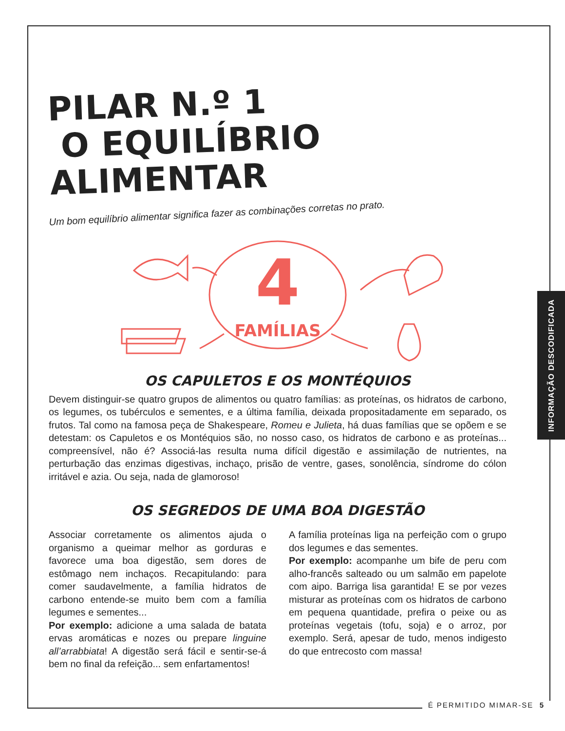INFORMAÇÃO DESCODIFICADA
PILAR N.º 1
O EQUILÍBRIO ALIMENTAR
Um bom equilíbrio alimentar significa fazer as combinações corretas no prato.
4
FAMÍLIAS
OS CAPULETOS E OS MONTÉQUIOS
Devem distinguir-se quatro grupos de alimentos ou quatro famílias: as proteínas, os hidratos de carbono, os legumes, os tubérculos e sementes, e a última família, deixada propositadamente em separado, os frutos. Tal como na famosa peça de Shakespeare, Romeu e Julieta, há duas famílias que se opõem e se detestam: os Capuletos e os Montéquios são, no nosso caso, os hidratos de carbono e as proteínas... compreensível, não é? Associá-las resulta numa difícil digestão e assimilação de nutrientes, na perturbação das enzimas digestivas, inchaço, prisão de ventre, gases, sonolência, síndrome do cólon irritável e azia. Ou seja, nada de glamoroso!
OS SEGREDOS DE UMA BOA DIGESTÃO
Associar corretamente os alimentos ajuda o organismo a queimar melhor as gorduras e favorece uma boa digestão, sem dores de estômago nem inchaços. Recapitulando: para comer saudavelmente, a família hidratos de carbono entende-se muito bem com a família legumes e sementes...
Por exemplo: adicione a uma salada de batata ervas aromáticas e nozes ou prepare linguine all’arrabbiata! A digestão será fácil e sentir-se-á bem no final da refeição... sem enfartamentos!
A família proteínas liga na perfeição com o grupo dos legumes e das sementes.
Por exemplo: acompanhe um bife de peru com alho-francês salteado ou um salmão em papelote com aipo. Barriga lisa garantida! E se por vezes misturar as proteínas com os hidratos de carbono em pequena quantidade, prefira o peixe ou as proteínas vegetais (tofu, soja) e o arroz, por exemplo. Será, apesar de tudo, menos indigesto do que entrecosto com massa!
É PERMITIDO MIMAR-SE 5